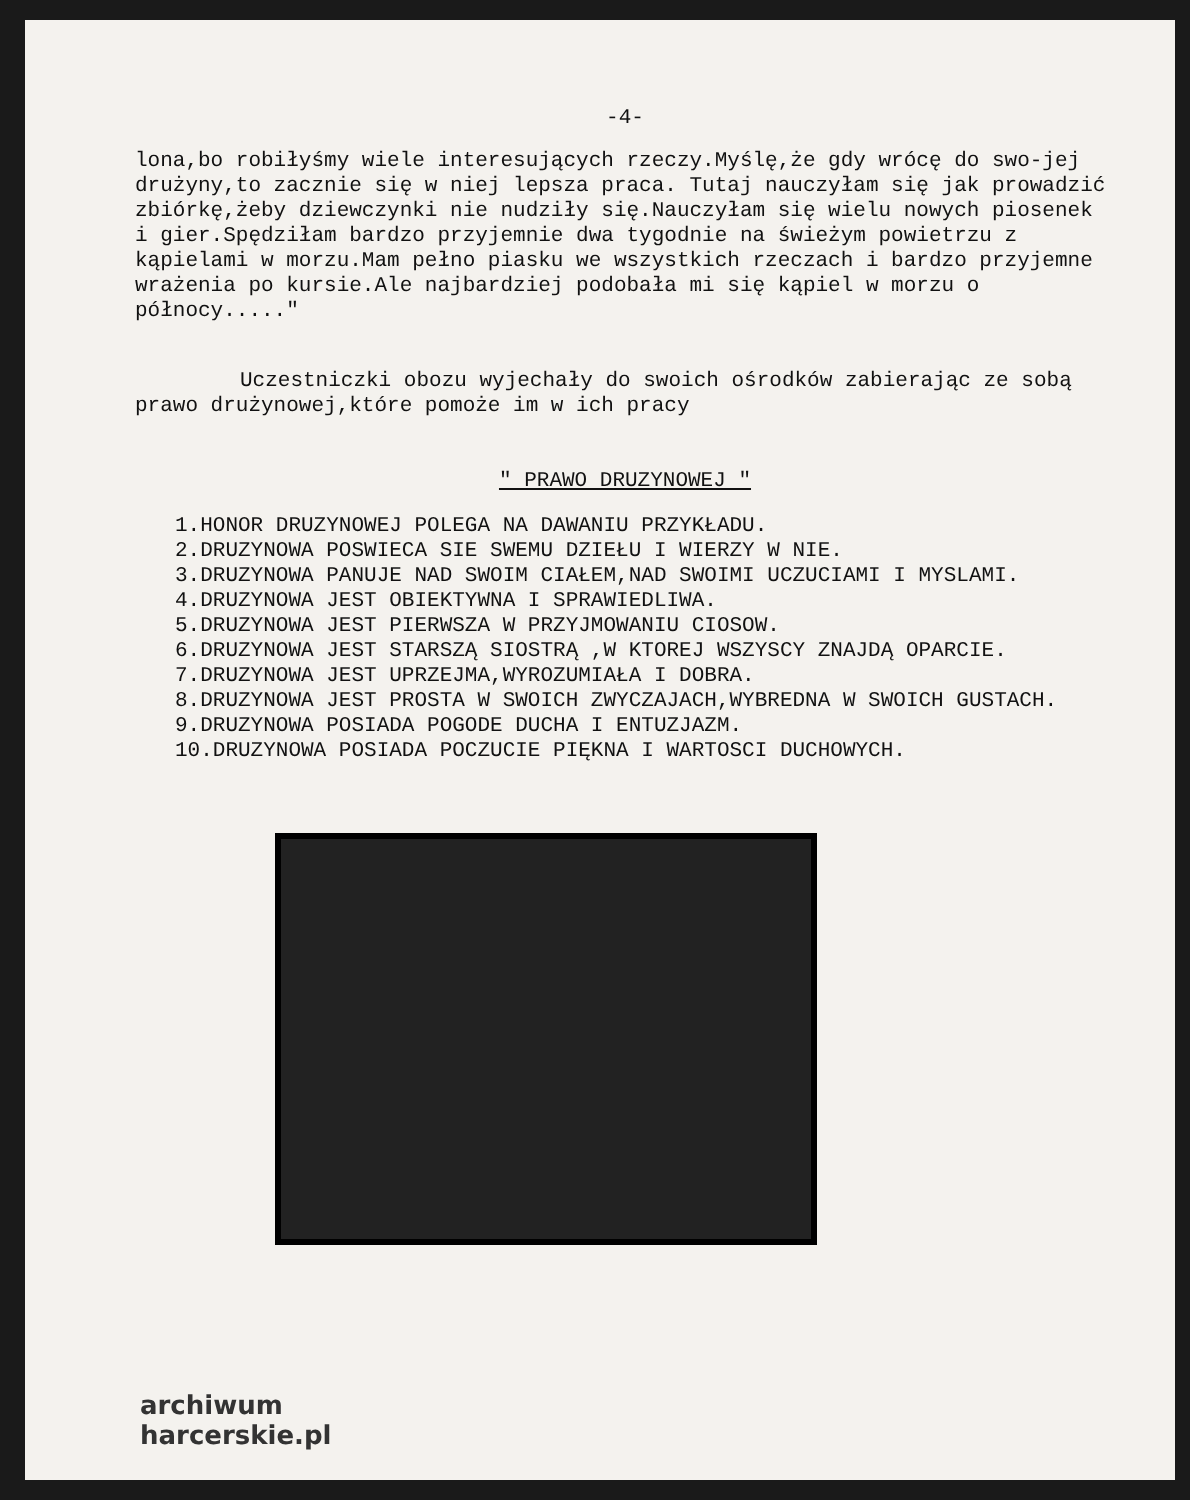-4-
lona,bo robiłyśmy wiele interesujących rzeczy.Myślę,że gdy wrócę do swo-jej drużyny,to zacznie się w niej lepsza praca. Tutaj nauczyłam się jak prowadzić zbiórkę,żeby dziewczynki nie nudziły się.Nauczyłam się wielu nowych piosenek i gier.Spędziłam bardzo przyjemnie dwa tygodnie na świeżym powietrzu z kąpielami w morzu.Mam pełno piasku we wszystkich rzeczach i bardzo przyjemne wrażenia po kursie.Ale najbardziej podobała mi się kąpiel w morzu o północy....."
Uczestniczki obozu wyjechały do swoich ośrodków zabierając ze sobą prawo drużynowej,które pomoże im w ich pracy
" PRAWO DRUZYNOWEJ "
1.HONOR DRUZYNOWEJ POLEGA NA DAWANIU PRZYKŁADU.
2.DRUZYNOWA POSWIECA SIE SWEMU DZIEŁU I WIERZY W NIE.
3.DRUZYNOWA PANUJE NAD SWOIM CIAŁEM,NAD SWOIMI UCZUCIAMI I MYSLAMI.
4.DRUZYNOWA JEST OBIEKTYWNA I SPRAWIEDLIWA.
5.DRUZYNOWA JEST PIERWSZA W PRZYJMOWANIU CIOSOW.
6.DRUZYNOWA JEST STARSZĄ SIOSTRĄ ,W KTOREJ WSZYSCY ZNAJDĄ OPARCIE.
7.DRUZYNOWA JEST UPRZEJMA,WYROZUMIAŁA I DOBRA.
8.DRUZYNOWA JEST PROSTA W SWOICH ZWYCZAJACH,WYBREDNA W SWOICH GUSTACH.
9.DRUZYNOWA POSIADA POGODE DUCHA I ENTUZJAZM.
10.DRUZYNOWA POSIADA POCZUCIE PIĘKNA I WARTOSCI DUCHOWYCH.
archiwum
harcerskie.pl